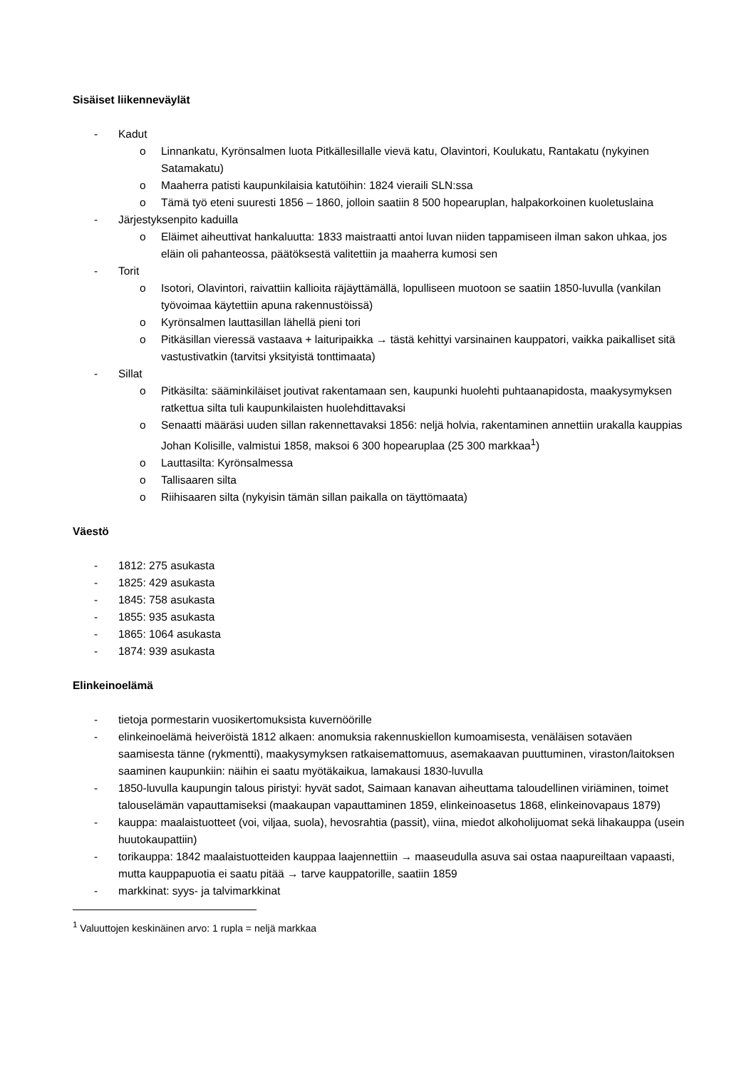Sisäiset liikenneväylät
- Kadut
o Linnankatu, Kyrönsalmen luota Pitkällesillalle vievä katu, Olavintori, Koulukatu, Rantakatu (nykyinen Satamakatu)
o Maaherra patisti kaupunkilaisia katutöihin: 1824 vieraili SLN:ssa
o Tämä työ eteni suuresti 1856 – 1860, jolloin saatiin 8 500 hopearuplan, halpakorkoinen kuoletuslaina
- Järjestyksenpito kaduilla
o Eläimet aiheuttivat hankaluutta: 1833 maistraatti antoi luvan niiden tappamiseen ilman sakon uhkaa, jos eläin oli pahanteossa, päätöksestä valitettiin ja maaherra kumosi sen
- Torit
o Isotori, Olavintori, raivattiin kallioita räjäyttämällä, lopulliseen muotoon se saatiin 1850-luvulla (vankilan työvoimaa käytettiin apuna rakennustöissä)
o Kyrönsalmen lauttasillan lähellä pieni tori
o Pitkäsillan vieressä vastaava + laituripaikka → tästä kehittyi varsinainen kauppatori, vaikka paikalliset sitä vastustivatkin (tarvitsi yksityistä tonttimaata)
- Sillat
o Pitkäsilta: sääminkiläiset joutivat rakentamaan sen, kaupunki huolehti puhtaanapidosta, maakysymyksen ratkettua silta tuli kaupunkilaisten huolehdittavaksi
o Senaatti määräsi uuden sillan rakennettavaksi 1856: neljä holvia, rakentaminen annettiin urakalla kauppias Johan Kolisille, valmistui 1858, maksoi 6 300 hopearuplaa (25 300 markkaa<sup>1</sup>)
o Lauttasilta: Kyrönsalmessa
o Tallisaaren silta
o Riihisaaren silta (nykyisin tämän sillan paikalla on täyttömaata)
Väestö
- 1812: 275 asukasta
- 1825: 429 asukasta
- 1845: 758 asukasta
- 1855: 935 asukasta
- 1865: 1064 asukasta
- 1874: 939 asukasta
Elinkeinoelämä
- tietoja pormestarin vuosikertomuksista kuvernöörille
- elinkeinoelämä heiveröistä 1812 alkaen: anomuksia rakennuskiellon kumoamisesta, venäläisen sotaväen saamisesta tänne (rykmentti), maakysymyksen ratkaisemattomuus, asemakaavan puuttuminen, viraston/laitoksen saaminen kaupunkiin: näihin ei saatu myötäkaikua, lamakausi 1830-luvulla
- 1850-luvulla kaupungin talous piristyi: hyvät sadot, Saimaan kanavan aiheuttama taloudellinen viriäminen, toimet talouselämän vapauttamiseksi (maakaupan vapauttaminen 1859, elinkeinoasetus 1868, elinkeinovapaus 1879)
- kauppa: maalaistuotteet (voi, viljaa, suola), hevosrahtia (passit), viina, miedot alkoholijuomat sekä lihakauppa (usein huutokaupattiin)
- torikauppa: 1842 maalaistuotteiden kauppaa laajennettiin → maaseudulla asuva sai ostaa naapureiltaan vapaasti, mutta kauppapuotia ei saatu pitää → tarve kauppatorille, saatiin 1859
- markkinat: syys- ja talvimarkkinat
<sup>1</sup> Valuuttojen keskinäinen arvo: 1 rupla = neljä markkaa